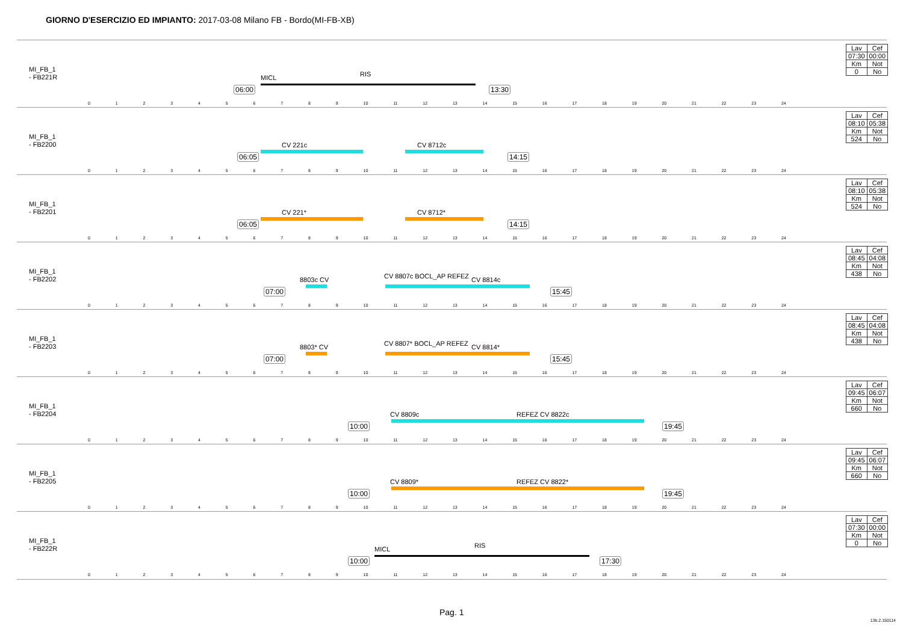GIORNO D'ESERCIZIO ED IMPIANTO: 2017-03-08 Milano FB - Bordo(MI-FB-XB)
MI_FB_1
- FB221R
MICL RIS
06:00 13:30
0123456789 10 11 12 13 14 15 16 17 18 19 20 21 22 23 24
| Lav | Cef |
| 07:30 | 00:00 |
| Km | Not |
| 0 | No |
MI_FB_1
- FB2200
CV 221c CV 8712c
06:05 14:15
0123456789 10 11 12 13 14 15 16 17 18 19 20 21 22 23 24
| Lav | Cef |
| 08:10 | 05:38 |
| Km | Not |
| 524 | No |
MI_FB_1
- FB2201
CV 221* CV 8712*
06:05 14:15
0123456789 10 11 12 13 14 15 16 17 18 19 20 21 22 23 24
| Lav | Cef |
| 08:10 | 05:38 |
| Km | Not |
| 524 | No |
MI_FB_1
- FB2202
8803c CV CV 8807c BOCL_AP REFEZ CV 8814c
07:00 15:45
0123456789 10 11 12 13 14 15 16 17 18 19 20 21 22 23 24
| Lav | Cef |
| 08:45 | 04:08 |
| Km | Not |
| 438 | No |
MI_FB_1
- FB2203
8803* CV CV 8807* BOCL_AP REFEZ CV 8814*
07:00 15:45
0123456789 10 11 12 13 14 15 16 17 18 19 20 21 22 23 24
| Lav | Cef |
| 08:45 | 04:08 |
| Km | Not |
| 438 | No |
MI_FB_1
- FB2204
CV 8809c REFEZ CV 8822c
10:00 19:45
0123456789 10 11 12 13 14 15 16 17 18 19 20 21 22 23 24
| Lav | Cef |
| 09:45 | 06:07 |
| Km | Not |
| 660 | No |
MI_FB_1
- FB2205
CV 8809* REFEZ CV 8822*
10:00 19:45
0123456789 10 11 12 13 14 15 16 17 18 19 20 21 22 23 24
| Lav | Cef |
| 09:45 | 06:07 |
| Km | Not |
| 660 | No |
MI_FB_1
- FB222R
MICL RIS
10:00 17:30
0123456789 10 11 12 13 14 15 16 17 18 19 20 21 22 23 24
| Lav | Cef |
| 07:30 | 00:00 |
| Km | Not |
| 0 | No |
Pag. 1
13b.2.150114